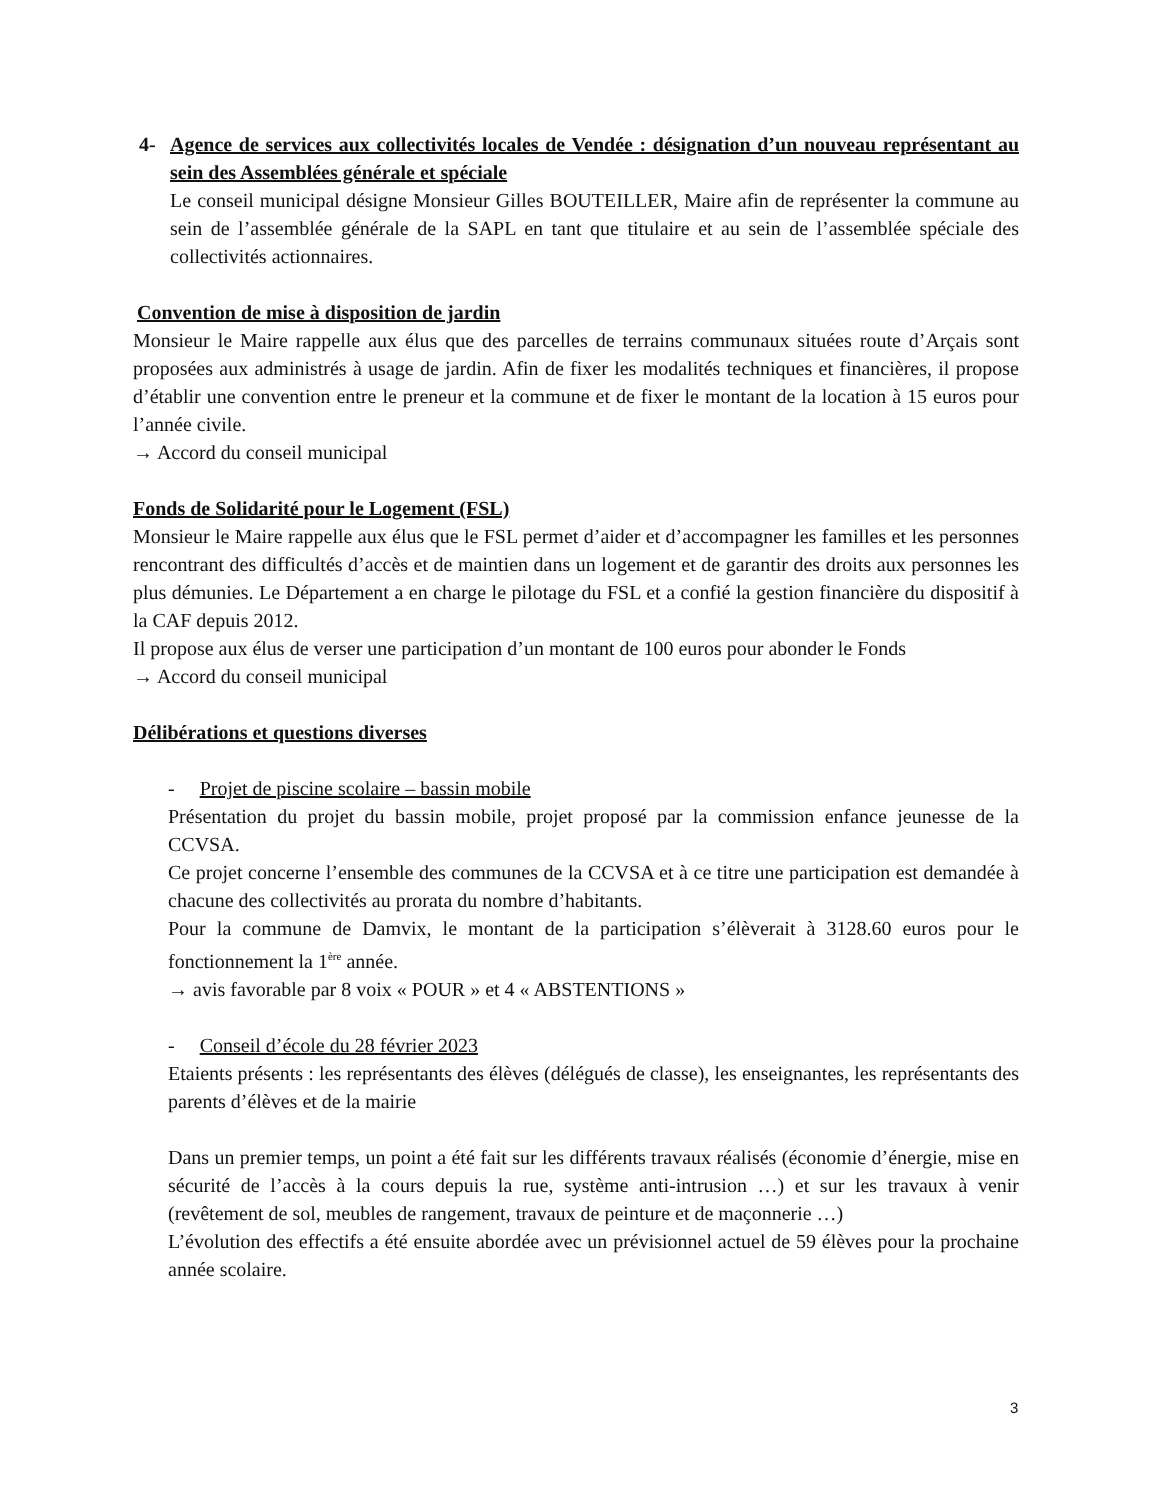4- Agence de services aux collectivités locales de Vendée : désignation d’un nouveau représentant au sein des Assemblées générale et spéciale
Le conseil municipal désigne Monsieur Gilles BOUTEILLER, Maire afin de représenter la commune au sein de l’assemblée générale de la SAPL en tant que titulaire et au sein de l’assemblée spéciale des collectivités actionnaires.
Convention de mise à disposition de jardin
Monsieur le Maire rappelle aux élus que des parcelles de terrains communaux situées route d’Arçais sont proposées aux administrés à usage de jardin. Afin de fixer les modalités techniques et financières, il propose d’établir une convention entre le preneur et la commune et de fixer le montant de la location à 15 euros pour l’année civile.
→ Accord du conseil municipal
Fonds de Solidarité pour le Logement (FSL)
Monsieur le Maire rappelle aux élus que le FSL permet d’aider et d’accompagner les familles et les personnes rencontrant des difficultés d’accès et de maintien dans un logement et de garantir des droits aux personnes les plus démunies. Le Département a en charge le pilotage du FSL et a confié la gestion financière du dispositif à la CAF depuis 2012.
Il propose aux élus de verser une participation d’un montant de 100 euros pour abonder le Fonds
→ Accord du conseil municipal
Délibérations et questions diverses
- Projet de piscine scolaire – bassin mobile
Présentation du projet du bassin mobile, projet proposé par la commission enfance jeunesse de la CCVSA.
Ce projet concerne l’ensemble des communes de la CCVSA et à ce titre une participation est demandée à chacune des collectivités au prorata du nombre d’habitants.
Pour la commune de Damvix, le montant de la participation s’élèverait à 3128.60 euros pour le fonctionnement la 1<sup>ère</sup> année.
→ avis favorable par 8 voix « POUR » et 4 « ABSTENTIONS »
- Conseil d’école du 28 février 2023
Etaients présents : les représentants des élèves (délégués de classe), les enseignantes, les représentants des parents d’élèves et de la mairie
Dans un premier temps, un point a été fait sur les différents travaux réalisés (économie d’énergie, mise en sécurité de l’accès à la cours depuis la rue, système anti-intrusion …) et sur les travaux à venir (revêtement de sol, meubles de rangement, travaux de peinture et de maçonnerie …)
L’évolution des effectifs a été ensuite abordée avec un prévisionnel actuel de 59 élèves pour la prochaine année scolaire.
3